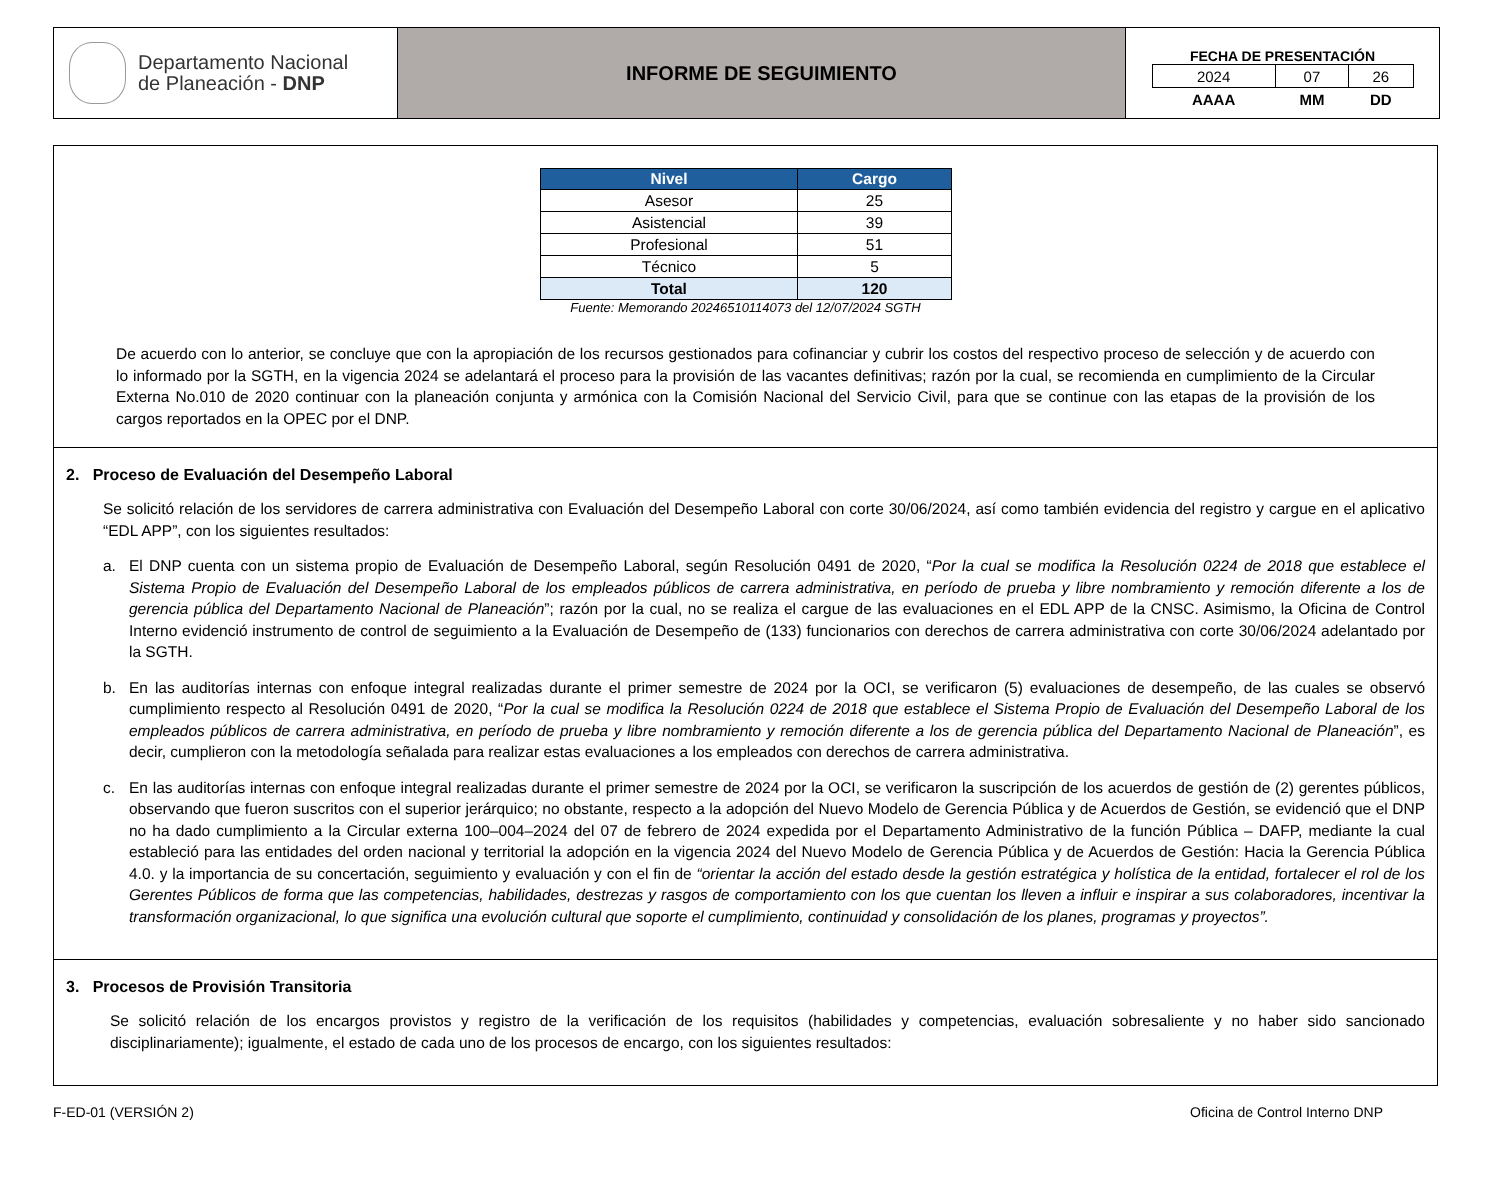Departamento Nacional
de Planeación - DNP
INFORME DE SEGUIMIENTO
FECHA DE PRESENTACIÓN
| 2024 | 07 | 26 |
| AAAA | MM | DD |
| Nivel | Cargo |
| --- | --- |
| Asesor | 25 |
| Asistencial | 39 |
| Profesional | 51 |
| Técnico | 5 |
| Total | 120 |
Fuente: Memorando 20246510114073 del 12/07/2024 SGTH
De acuerdo con lo anterior, se concluye que con la apropiación de los recursos gestionados para cofinanciar y cubrir los costos del respectivo proceso de selección y de acuerdo con lo informado por la SGTH, en la vigencia 2024 se adelantará el proceso para la provisión de las vacantes definitivas; razón por la cual, se recomienda en cumplimiento de la Circular Externa No.010 de 2020 continuar con la planeación conjunta y armónica con la Comisión Nacional del Servicio Civil, para que se continue con las etapas de la provisión de los cargos reportados en la OPEC por el DNP.
2. Proceso de Evaluación del Desempeño Laboral
Se solicitó relación de los servidores de carrera administrativa con Evaluación del Desempeño Laboral con corte 30/06/2024, así como también evidencia del registro y cargue en el aplicativo “EDL APP”, con los siguientes resultados:
a. El DNP cuenta con un sistema propio de Evaluación de Desempeño Laboral, según Resolución 0491 de 2020, “Por la cual se modifica la Resolución 0224 de 2018 que establece el Sistema Propio de Evaluación del Desempeño Laboral de los empleados públicos de carrera administrativa, en período de prueba y libre nombramiento y remoción diferente a los de gerencia pública del Departamento Nacional de Planeación”; razón por la cual, no se realiza el cargue de las evaluaciones en el EDL APP de la CNSC. Asimismo, la Oficina de Control Interno evidenció instrumento de control de seguimiento a la Evaluación de Desempeño de (133) funcionarios con derechos de carrera administrativa con corte 30/06/2024 adelantado por la SGTH.
b. En las auditorías internas con enfoque integral realizadas durante el primer semestre de 2024 por la OCI, se verificaron (5) evaluaciones de desempeño, de las cuales se observó cumplimiento respecto al Resolución 0491 de 2020, “Por la cual se modifica la Resolución 0224 de 2018 que establece el Sistema Propio de Evaluación del Desempeño Laboral de los empleados públicos de carrera administrativa, en período de prueba y libre nombramiento y remoción diferente a los de gerencia pública del Departamento Nacional de Planeación”, es decir, cumplieron con la metodología señalada para realizar estas evaluaciones a los empleados con derechos de carrera administrativa.
c. En las auditorías internas con enfoque integral realizadas durante el primer semestre de 2024 por la OCI, se verificaron la suscripción de los acuerdos de gestión de (2) gerentes públicos, observando que fueron suscritos con el superior jerárquico; no obstante, respecto a la adopción del Nuevo Modelo de Gerencia Pública y de Acuerdos de Gestión, se evidenció que el DNP no ha dado cumplimiento a la Circular externa 100–004–2024 del 07 de febrero de 2024 expedida por el Departamento Administrativo de la función Pública – DAFP, mediante la cual estableció para las entidades del orden nacional y territorial la adopción en la vigencia 2024 del Nuevo Modelo de Gerencia Pública y de Acuerdos de Gestión: Hacia la Gerencia Pública 4.0. y la importancia de su concertación, seguimiento y evaluación y con el fin de “orientar la acción del estado desde la gestión estratégica y holística de la entidad, fortalecer el rol de los Gerentes Públicos de forma que las competencias, habilidades, destrezas y rasgos de comportamiento con los que cuentan los lleven a influir e inspirar a sus colaboradores, incentivar la transformación organizacional, lo que significa una evolución cultural que soporte el cumplimiento, continuidad y consolidación de los planes, programas y proyectos”.
3. Procesos de Provisión Transitoria
Se solicitó relación de los encargos provistos y registro de la verificación de los requisitos (habilidades y competencias, evaluación sobresaliente y no haber sido sancionado disciplinariamente); igualmente, el estado de cada uno de los procesos de encargo, con los siguientes resultados:
F-ED-01 (VERSIÓN 2) Oficina de Control Interno DNP